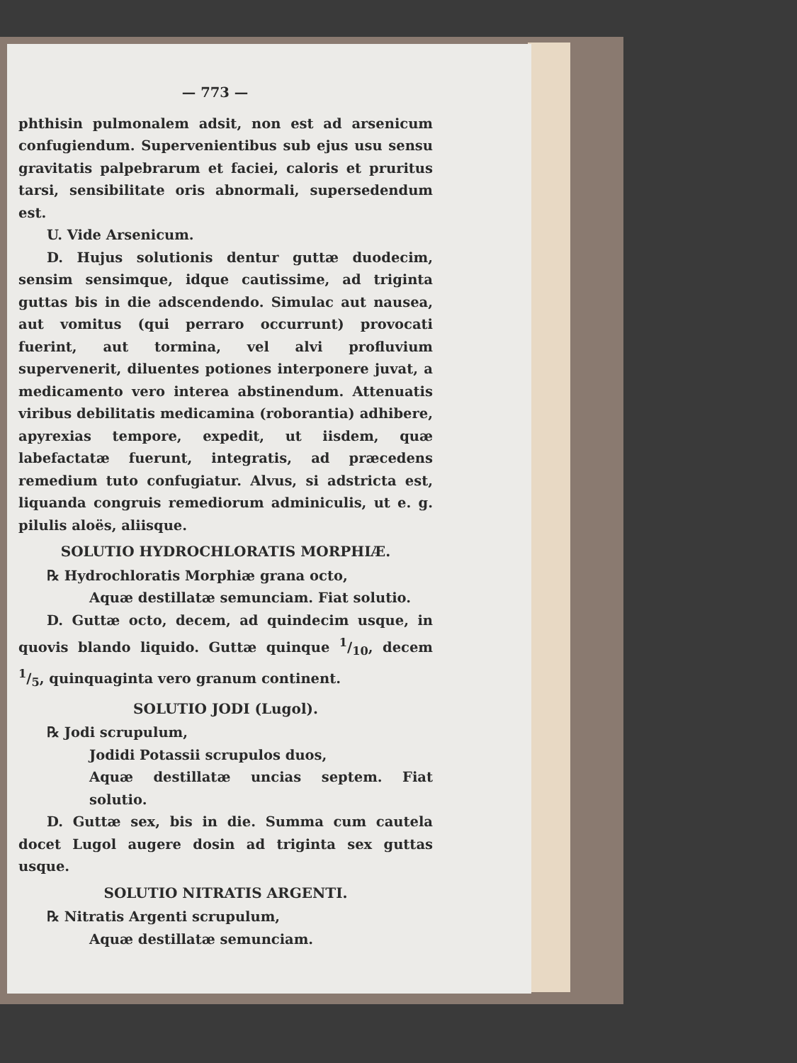— 773 —
phthisin pulmonalem adsit, non est ad arsenicum confugiendum. Supervenientibus sub ejus usu sensu gravitatis palpebrarum et faciei, caloris et pruritus tarsi, sensibilitate oris abnormali, supersedendum est.
U. Vide Arsenicum.
D. Hujus solutionis dentur guttæ duodecim, sensim sensimque, idque cautissime, ad triginta guttas bis in die adscendendo. Simulac aut nausea, aut vomitus (qui perraro occurrunt) provocati fuerint, aut tormina, vel alvi profluvium supervenerit, diluentes potiones interponere juvat, a medicamento vero interea abstinendum. Attenuatis viribus debilitatis medicamina (roborantia) adhibere, apyrexias tempore, expedit, ut iisdem, quæ labefactatæ fuerunt, integratis, ad præcedens remedium tuto confugiatur. Alvus, si adstricta est, liquanda congruis remediorum adminiculis, ut e. g. pilulis aloës, aliisque.
SOLUTIO HYDROCHLORATIS MORPHIÆ.
℞ Hydrochloratis Morphiæ grana octo,
Aquæ destillatæ semunciam. Fiat solutio.
D. Guttæ octo, decem, ad quindecim usque, in quovis blando liquido. Guttæ quinque 1/10, decem 1/5, quinquaginta vero granum continent.
SOLUTIO JODI (Lugol).
℞ Jodi scrupulum,
Jodidi Potassii scrupulos duos,
Aquæ destillatæ uncias septem. Fiat solutio.
D. Guttæ sex, bis in die. Summa cum cautela docet Lugol augere dosin ad triginta sex guttas usque.
SOLUTIO NITRATIS ARGENTI.
℞ Nitratis Argenti scrupulum,
Aquæ destillatæ semunciam.